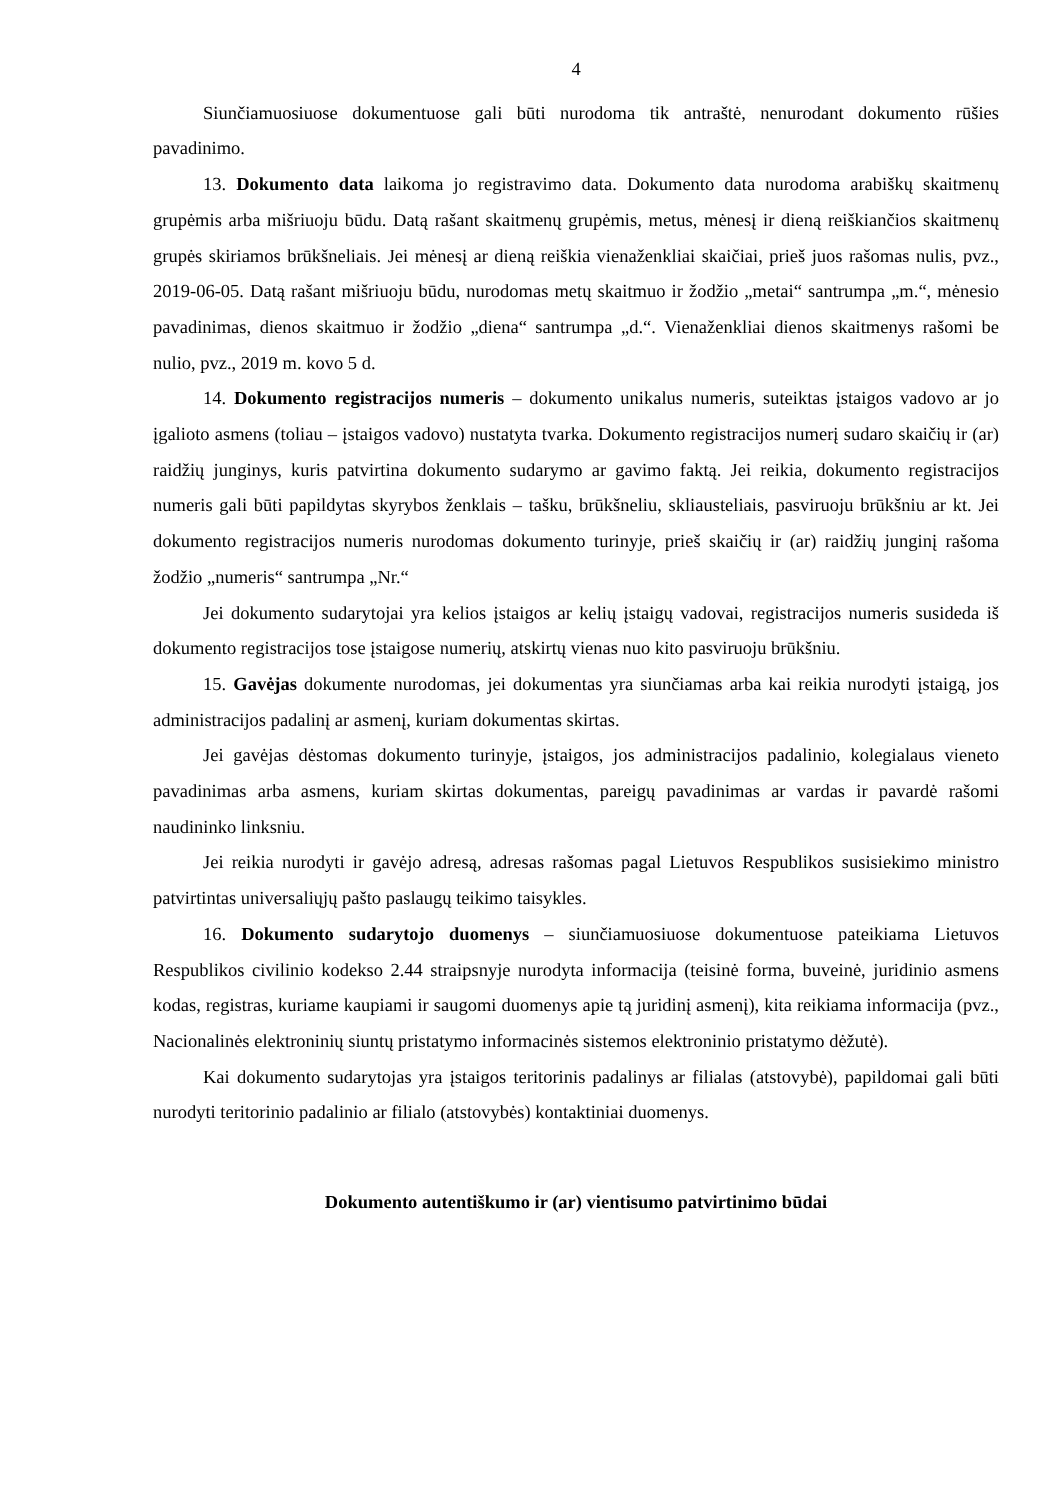4
Siunčiamuosiuose dokumentuose gali būti nurodoma tik antraštė, nenurodant dokumento rūšies pavadinimo.
13. Dokumento data laikoma jo registravimo data. Dokumento data nurodoma arabiškų skaitmenų grupėmis arba mišriuoju būdu. Datą rašant skaitmenų grupėmis, metus, mėnesį ir dieną reiškiančios skaitmenų grupės skiriamos brūkšneliais. Jei mėnesį ar dieną reiškia vienaženkliai skaičiai, prieš juos rašomas nulis, pvz., 2019-06-05. Datą rašant mišriuoju būdu, nurodomas metų skaitmuo ir žodžio „metai“ santrumpa „m.“, mėnesio pavadinimas, dienos skaitmuo ir žodžio „diena“ santrumpa „d.“. Vienaženkliai dienos skaitmenys rašomi be nulio, pvz., 2019 m. kovo 5 d.
14. Dokumento registracijos numeris – dokumento unikalus numeris, suteiktas įstaigos vadovo ar jo įgalioto asmens (toliau – įstaigos vadovo) nustatyta tvarka. Dokumento registracijos numerį sudaro skaičių ir (ar) raidžių junginys, kuris patvirtina dokumento sudarymo ar gavimo faktą. Jei reikia, dokumento registracijos numeris gali būti papildytas skyrybos ženklais – tašku, brūkšneliu, skliausteliais, pasviruoju brūkšniu ar kt. Jei dokumento registracijos numeris nurodomas dokumento turinyje, prieš skaičių ir (ar) raidžių junginį rašoma žodžio „numeris“ santrumpa „Nr.“
Jei dokumento sudarytojai yra kelios įstaigos ar kelių įstaigų vadovai, registracijos numeris susideda iš dokumento registracijos tose įstaigose numerių, atskirtų vienas nuo kito pasviruoju brūkšniu.
15. Gavėjas dokumente nurodomas, jei dokumentas yra siunčiamas arba kai reikia nurodyti įstaigą, jos administracijos padalinį ar asmenį, kuriam dokumentas skirtas.
Jei gavėjas dėstomas dokumento turinyje, įstaigos, jos administracijos padalinio, kolegialaus vieneto pavadinimas arba asmens, kuriam skirtas dokumentas, pareigų pavadinimas ar vardas ir pavardė rašomi naudininko linksniu.
Jei reikia nurodyti ir gavėjo adresą, adresas rašomas pagal Lietuvos Respublikos susisiekimo ministro patvirtintas universaliųjų pašto paslaugų teikimo taisykles.
16. Dokumento sudarytojo duomenys – siunčiamuosiuose dokumentuose pateikiama Lietuvos Respublikos civilinio kodekso 2.44 straipsnyje nurodyta informacija (teisinė forma, buveinė, juridinio asmens kodas, registras, kuriame kaupiami ir saugomi duomenys apie tą juridinį asmenį), kita reikiama informacija (pvz., Nacionalinės elektroninių siuntų pristatymo informacinės sistemos elektroninio pristatymo dėžutė).
Kai dokumento sudarytojas yra įstaigos teritorinis padalinys ar filialas (atstovybė), papildomai gali būti nurodyti teritorinio padalinio ar filialo (atstovybės) kontaktiniai duomenys.
Dokumento autentiškumo ir (ar) vientisumo patvirtinimo būdai